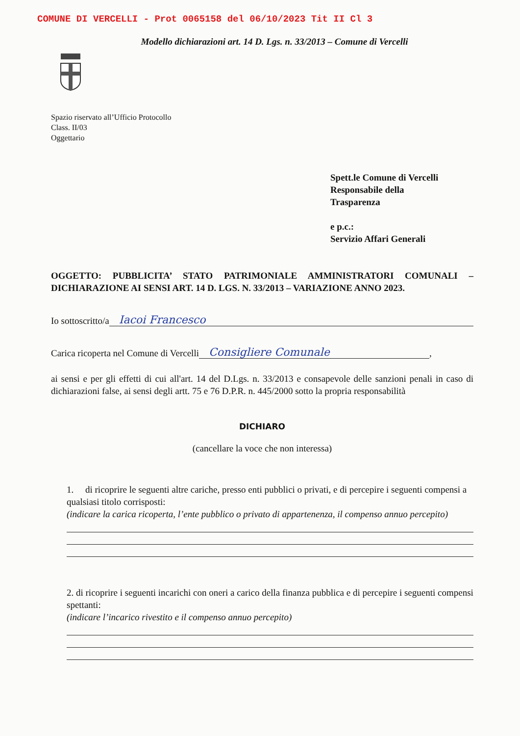COMUNE DI VERCELLI - Prot 0065158 del 06/10/2023 Tit II Cl 3
Modello dichiarazioni art. 14 D. Lgs. n. 33/2013 – Comune di Vercelli
Spazio riservato all’Ufficio Protocollo
Class. II/03
Oggettario
Spett.le Comune di Vercelli
Responsabile della
Trasparenza
e p.c.:
Servizio Affari Generali
OGGETTO: PUBBLICITA’ STATO PATRIMONIALE AMMINISTRATORI COMUNALI – DICHIARAZIONE AI SENSI ART. 14 D. LGS. N. 33/2013 – VARIAZIONE ANNO 2023.
Io sottoscritto/a Iacoi Francesco
Carica ricoperta nel Comune di Vercelli Consigliere Comunale,
ai sensi e per gli effetti di cui all'art. 14 del D.Lgs. n. 33/2013 e consapevole delle sanzioni penali in caso di dichiarazioni false, ai sensi degli artt. 75 e 76 D.P.R. n. 445/2000 sotto la propria responsabilità
DICHIARO
(cancellare la voce che non interessa)
1. di ricoprire le seguenti altre cariche, presso enti pubblici o privati, e di percepire i seguenti compensi a qualsiasi titolo corrisposti:
(indicare la carica ricoperta, l’ente pubblico o privato di appartenenza, il compenso annuo percepito)
2. di ricoprire i seguenti incarichi con oneri a carico della finanza pubblica e di percepire i seguenti compensi spettanti:
(indicare l’incarico rivestito e il compenso annuo percepito)